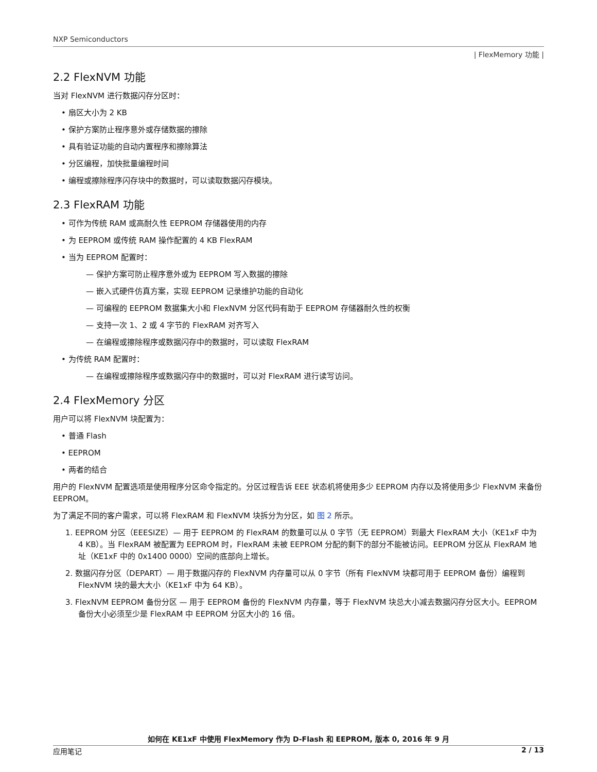NXP Semiconductors
| FlexMemory 功能 |
2.2 FlexNVM 功能
当对 FlexNVM 进行数据闪存分区时：
• 扇区大小为 2 KB
• 保护方案防止程序意外或存储数据的擦除
• 具有验证功能的自动内置程序和擦除算法
• 分区编程，加快批量编程时间
• 编程或擦除程序闪存块中的数据时，可以读取数据闪存模块。
2.3 FlexRAM 功能
• 可作为传统 RAM 或高耐久性 EEPROM 存储器使用的内存
• 为 EEPROM 或传统 RAM 操作配置的 4 KB FlexRAM
• 当为 EEPROM 配置时：
— 保护方案可防止程序意外或为 EEPROM 写入数据的擦除
— 嵌入式硬件仿真方案，实现 EEPROM 记录维护功能的自动化
— 可编程的 EEPROM 数据集大小和 FlexNVM 分区代码有助于 EEPROM 存储器耐久性的权衡
— 支持一次 1、2 或 4 字节的 FlexRAM 对齐写入
— 在编程或擦除程序或数据闪存中的数据时，可以读取 FlexRAM
• 为传统 RAM 配置时：
— 在编程或擦除程序或数据闪存中的数据时，可以对 FlexRAM 进行读写访问。
2.4 FlexMemory 分区
用户可以将 FlexNVM 块配置为：
• 普通 Flash
• EEPROM
• 两者的结合
用户的 FlexNVM 配置选项是使用程序分区命令指定的。分区过程告诉 EEE 状态机将使用多少 EEPROM 内存以及将使用多少 FlexNVM 来备份 EEPROM。
为了满足不同的客户需求，可以将 FlexRAM 和 FlexNVM 块拆分为分区，如 图 2 所示。
1. EEPROM 分区（EEESIZE）— 用于 EEPROM 的 FlexRAM 的数量可以从 0 字节（无 EEPROM）到最大 FlexRAM 大小（KE1xF 中为 4 KB）。当 FlexRAM 被配置为 EEPROM 时，FlexRAM 未被 EEPROM 分配的剩下的部分不能被访问。EEPROM 分区从 FlexRAM 地址（KE1xF 中的 0x1400 0000）空间的底部向上增长。
2. 数据闪存分区（DEPART）— 用于数据闪存的 FlexNVM 内存量可以从 0 字节（所有 FlexNVM 块都可用于 EEPROM 备份）编程到 FlexNVM 块的最大大小（KE1xF 中为 64 KB）。
3. FlexNVM EEPROM 备份分区 — 用于 EEPROM 备份的 FlexNVM 内存量，等于 FlexNVM 块总大小减去数据闪存分区大小。EEPROM 备份大小必须至少是 FlexRAM 中 EEPROM 分区大小的 16 倍。
如何在 KE1xF 中使用 FlexMemory 作为 D-Flash 和 EEPROM, 版本 0, 2016 年 9 月
应用笔记 2 / 13